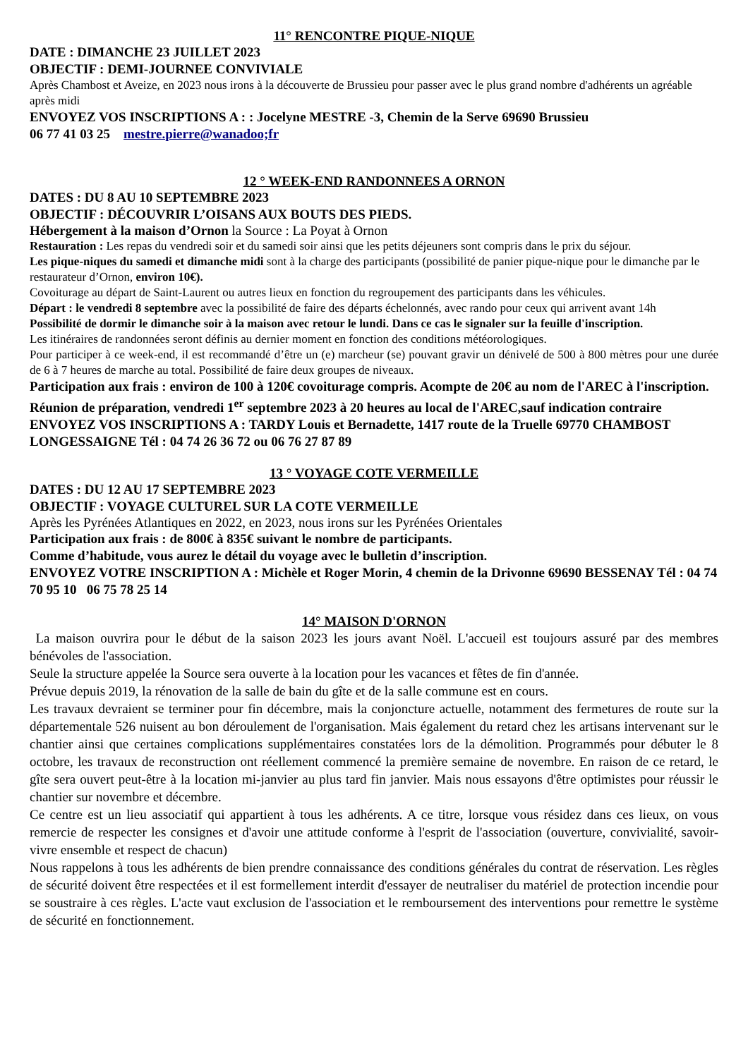11° RENCONTRE PIQUE-NIQUE
DATE : DIMANCHE 23 JUILLET 2023
OBJECTIF : DEMI-JOURNEE CONVIVIALE
Après Chambost et Aveize, en 2023 nous irons à la découverte de Brussieu pour passer avec le plus grand nombre d'adhérents un agréable après midi
ENVOYEZ VOS INSCRIPTIONS A : : Jocelyne MESTRE -3, Chemin de la Serve 69690 Brussieu
06 77 41 03 25 mestre.pierre@wanadoo;fr
12 ° WEEK-END RANDONNEES A ORNON
DATES : DU 8 AU 10 SEPTEMBRE 2023
OBJECTIF : DÉCOUVRIR L’OISANS AUX BOUTS DES PIEDS.
Hébergement à la maison d’Ornon la Source : La Poyat à Ornon
Restauration : Les repas du vendredi soir et du samedi soir ainsi que les petits déjeuners sont compris dans le prix du séjour.
Les pique-niques du samedi et dimanche midi sont à la charge des participants (possibilité de panier pique-nique pour le dimanche par le restaurateur d’Ornon, environ 10€).
Covoiturage au départ de Saint-Laurent ou autres lieux en fonction du regroupement des participants dans les véhicules.
Départ : le vendredi 8 septembre avec la possibilité de faire des départs échelonnés, avec rando pour ceux qui arrivent avant 14h
Possibilité de dormir le dimanche soir à la maison avec retour le lundi. Dans ce cas le signaler sur la feuille d'inscription.
Les itinéraires de randonnées seront définis au dernier moment en fonction des conditions météorologiques.
Pour participer à ce week-end, il est recommandé d’être un (e) marcheur (se) pouvant gravir un dénivelé de 500 à 800 mètres pour une durée de 6 à 7 heures de marche au total. Possibilité de faire deux groupes de niveaux.
Participation aux frais : environ de 100 à 120€ covoiturage compris. Acompte de 20€ au nom de l'AREC à l'inscription.
Réunion de préparation, vendredi 1<sup>er</sup> septembre 2023 à 20 heures au local de l'AREC,sauf indication contraire
ENVOYEZ VOS INSCRIPTIONS A : TARDY Louis et Bernadette, 1417 route de la Truelle 69770 CHAMBOST LONGESSAIGNE Tél : 04 74 26 36 72 ou 06 76 27 87 89
13 ° VOYAGE COTE VERMEILLE
DATES : DU 12 AU 17 SEPTEMBRE 2023
OBJECTIF : VOYAGE CULTUREL SUR LA COTE VERMEILLE
Après les Pyrénées Atlantiques en 2022, en 2023, nous irons sur les Pyrénées Orientales
Participation aux frais : de 800€ à 835€ suivant le nombre de participants.
Comme d’habitude, vous aurez le détail du voyage avec le bulletin d’inscription.
ENVOYEZ VOTRE INSCRIPTION A : Michèle et Roger Morin, 4 chemin de la Drivonne 69690 BESSENAY Tél : 04 74 70 95 10 06 75 78 25 14
14° MAISON D'ORNON
La maison ouvrira pour le début de la saison 2023 les jours avant Noël. L'accueil est toujours assuré par des membres bénévoles de l'association.
Seule la structure appelée la Source sera ouverte à la location pour les vacances et fêtes de fin d'année.
Prévue depuis 2019, la rénovation de la salle de bain du gîte et de la salle commune est en cours.
Les travaux devraient se terminer pour fin décembre, mais la conjoncture actuelle, notamment des fermetures de route sur la départementale 526 nuisent au bon déroulement de l'organisation. Mais également du retard chez les artisans intervenant sur le chantier ainsi que certaines complications supplémentaires constatées lors de la démolition. Programmés pour débuter le 8 octobre, les travaux de reconstruction ont réellement commencé la première semaine de novembre. En raison de ce retard, le gîte sera ouvert peut-être à la location mi-janvier au plus tard fin janvier. Mais nous essayons d'être optimistes pour réussir le chantier sur novembre et décembre.
Ce centre est un lieu associatif qui appartient à tous les adhérents. A ce titre, lorsque vous résidez dans ces lieux, on vous remercie de respecter les consignes et d'avoir une attitude conforme à l'esprit de l'association (ouverture, convivialité, savoir-vivre ensemble et respect de chacun)
Nous rappelons à tous les adhérents de bien prendre connaissance des conditions générales du contrat de réservation. Les règles de sécurité doivent être respectées et il est formellement interdit d'essayer de neutraliser du matériel de protection incendie pour se soustraire à ces règles. L'acte vaut exclusion de l'association et le remboursement des interventions pour remettre le système de sécurité en fonctionnement.